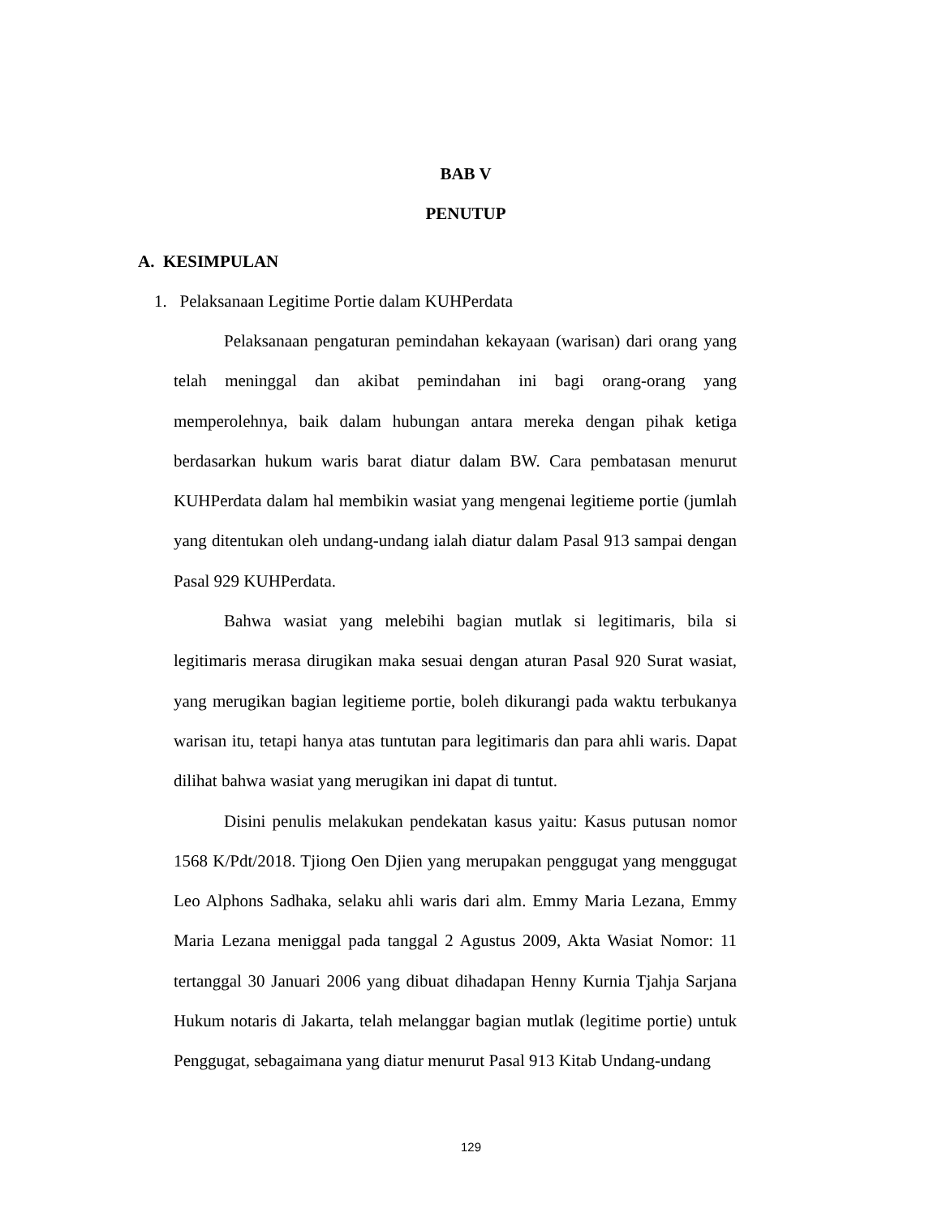BAB V
PENUTUP
A. KESIMPULAN
1. Pelaksanaan Legitime Portie dalam KUHPerdata
Pelaksanaan pengaturan pemindahan kekayaan (warisan) dari orang yang telah meninggal dan akibat pemindahan ini bagi orang-orang yang memperolehnya, baik dalam hubungan antara mereka dengan pihak ketiga berdasarkan hukum waris barat diatur dalam BW. Cara pembatasan menurut KUHPerdata dalam hal membikin wasiat yang mengenai legitieme portie (jumlah yang ditentukan oleh undang-undang ialah diatur dalam Pasal 913 sampai dengan Pasal 929 KUHPerdata.
Bahwa wasiat yang melebihi bagian mutlak si legitimaris, bila si legitimaris merasa dirugikan maka sesuai dengan aturan Pasal 920 Surat wasiat, yang merugikan bagian legitieme portie, boleh dikurangi pada waktu terbukanya warisan itu, tetapi hanya atas tuntutan para legitimaris dan para ahli waris. Dapat dilihat bahwa wasiat yang merugikan ini dapat di tuntut.
Disini penulis melakukan pendekatan kasus yaitu: Kasus putusan nomor 1568 K/Pdt/2018. Tjiong Oen Djien yang merupakan penggugat yang menggugat Leo Alphons Sadhaka, selaku ahli waris dari alm. Emmy Maria Lezana, Emmy Maria Lezana meniggal pada tanggal 2 Agustus 2009, Akta Wasiat Nomor: 11 tertanggal 30 Januari 2006 yang dibuat dihadapan Henny Kurnia Tjahja Sarjana Hukum notaris di Jakarta, telah melanggar bagian mutlak (legitime portie) untuk Penggugat, sebagaimana yang diatur menurut Pasal 913 Kitab Undang-undang
129